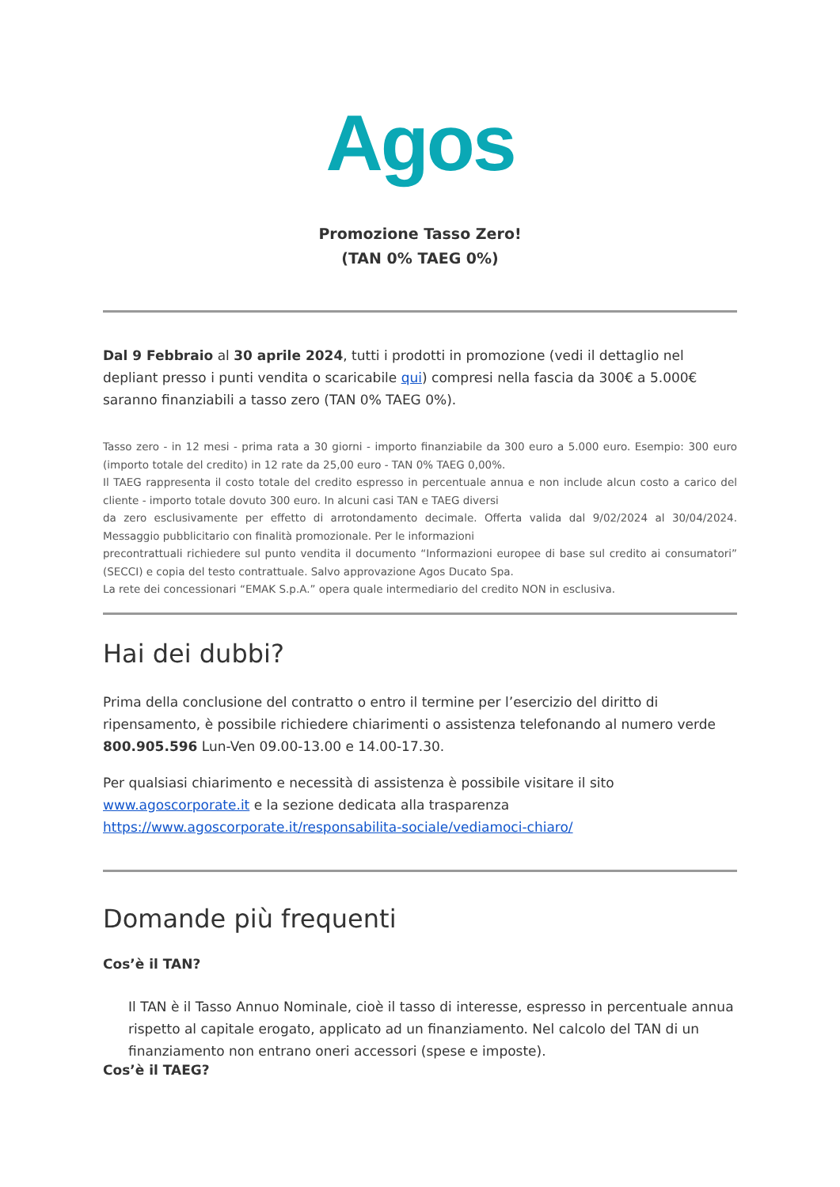Agos
Promozione Tasso Zero!
(TAN 0% TAEG 0%)
Dal 9 Febbraio al 30 aprile 2024, tutti i prodotti in promozione (vedi il dettaglio nel depliant presso i punti vendita o scaricabile qui) compresi nella fascia da 300€ a 5.000€ saranno finanziabili a tasso zero (TAN 0% TAEG 0%).
Tasso zero - in 12 mesi - prima rata a 30 giorni - importo finanziabile da 300 euro a 5.000 euro. Esempio: 300 euro (importo totale del credito) in 12 rate da 25,00 euro - TAN 0% TAEG 0,00%.
Il TAEG rappresenta il costo totale del credito espresso in percentuale annua e non include alcun costo a carico del cliente - importo totale dovuto 300 euro. In alcuni casi TAN e TAEG diversi
da zero esclusivamente per effetto di arrotondamento decimale. Offerta valida dal 9/02/2024 al 30/04/2024. Messaggio pubblicitario con finalità promozionale. Per le informazioni
precontrattuali richiedere sul punto vendita il documento “Informazioni europee di base sul credito ai consumatori” (SECCI) e copia del testo contrattuale. Salvo approvazione Agos Ducato Spa.
La rete dei concessionari “EMAK S.p.A.” opera quale intermediario del credito NON in esclusiva.
Hai dei dubbi?
Prima della conclusione del contratto o entro il termine per l’esercizio del diritto di ripensamento, è possibile richiedere chiarimenti o assistenza telefonando al numero verde 800.905.596 Lun-Ven 09.00-13.00 e 14.00-17.30.
Per qualsiasi chiarimento e necessità di assistenza è possibile visitare il sito
www.agoscorporate.it e la sezione dedicata alla trasparenza
https://www.agoscorporate.it/responsabilita-sociale/vediamoci-chiaro/
Domande più frequenti
Cos’è il TAN?
Il TAN è il Tasso Annuo Nominale, cioè il tasso di interesse, espresso in percentuale annua rispetto al capitale erogato, applicato ad un finanziamento. Nel calcolo del TAN di un finanziamento non entrano oneri accessori (spese e imposte).
Cos’è il TAEG?